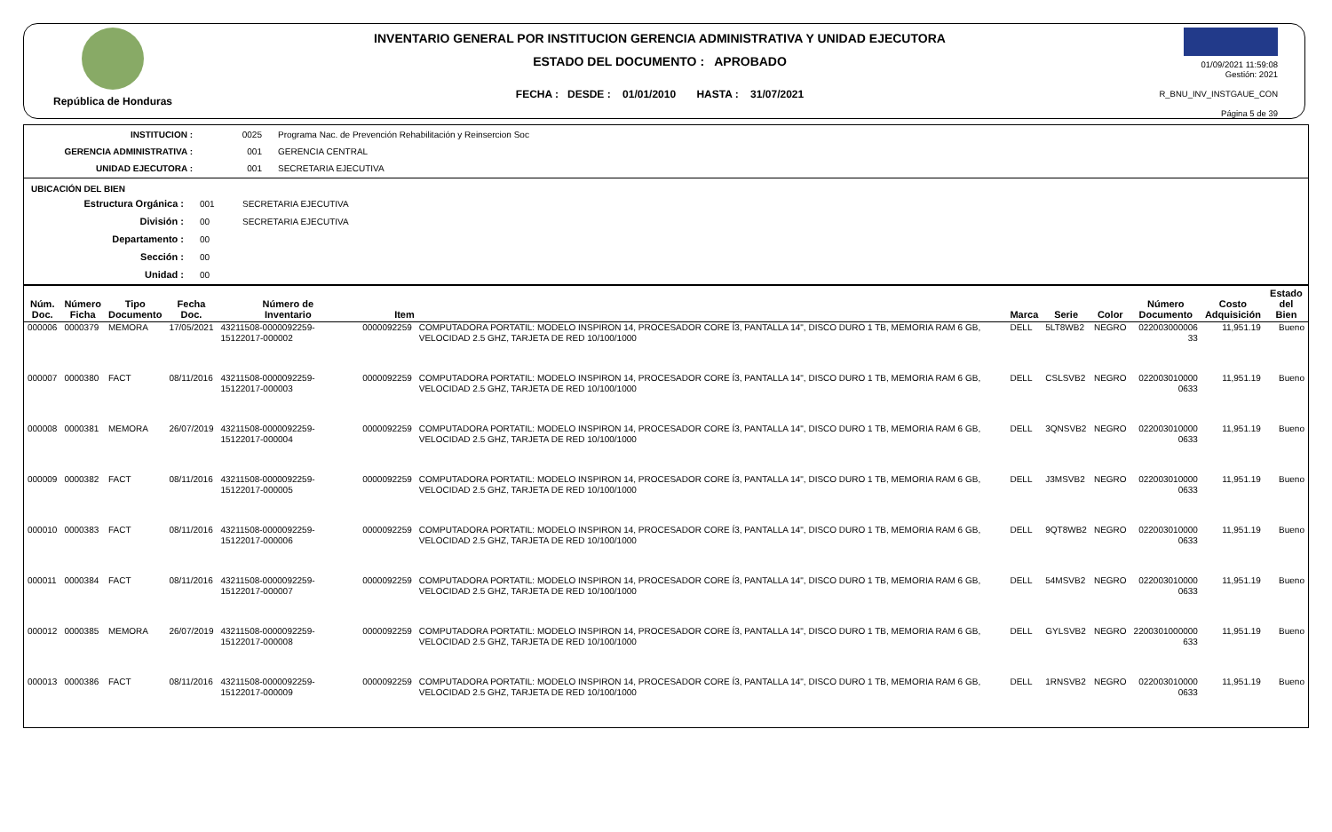República de Honduras
INVENTARIO GENERAL POR INSTITUCION GERENCIA ADMINISTRATIVA Y UNIDAD EJECUTORA
ESTADO DEL DOCUMENTO : APROBADO
FECHA : DESDE : 01/01/2010 HASTA : 31/07/2021
01/09/2021 11:59:08
Gestión: 2021
R_BNU_INV_INSTGAUE_CON
Página 5 de 39
| INSTITUCION : | 0025 | Programa Nac. de Prevención Rehabilitación y Reinsercion Soc |
| GERENCIA ADMINISTRATIVA : | 001 | GERENCIA CENTRAL |
| UNIDAD EJECUTORA : | 001 | SECRETARIA EJECUTIVA |
UBICACIÓN DEL BIEN
| Estructura Orgánica : | 001 | SECRETARIA EJECUTIVA |
| División : | 00 | SECRETARIA EJECUTIVA |
| Departamento : | 00 | |
| Sección : | 00 | |
| Unidad : | 00 | |
| Núm. Doc. | Número Ficha | Tipo Documento | Fecha Doc. | Número de Inventario | Item | | Marca | Serie | Color | Número Documento | Costo Adquisición | Estado del Bien |
| --- | --- | --- | --- | --- | --- | --- | --- | --- | --- | --- | --- | --- |
| 000006 | 0000379 | MEMORA | 17/05/2021 | 43211508-0000092259-15122017-000002 | 0000092259 | COMPUTADORA PORTATIL: MODELO INSPIRON 14, PROCESADOR CORE Í3, PANTALLA 14", DISCO DURO 1 TB, MEMORIA RAM 6 GB, VELOCIDAD 2.5 GHZ, TARJETA DE RED 10/100/1000 | DELL | 5LT8WB2 | NEGRO | 022003000006 33 | 11,951.19 | Bueno |
| 000007 | 0000380 | FACT | 08/11/2016 | 43211508-0000092259-15122017-000003 | 0000092259 | COMPUTADORA PORTATIL: MODELO INSPIRON 14, PROCESADOR CORE Í3, PANTALLA 14", DISCO DURO 1 TB, MEMORIA RAM 6 GB, VELOCIDAD 2.5 GHZ, TARJETA DE RED 10/100/1000 | DELL | CSLSVB2 | NEGRO | 022003010000 0633 | 11,951.19 | Bueno |
| 000008 | 0000381 | MEMORA | 26/07/2019 | 43211508-0000092259-15122017-000004 | 0000092259 | COMPUTADORA PORTATIL: MODELO INSPIRON 14, PROCESADOR CORE Í3, PANTALLA 14", DISCO DURO 1 TB, MEMORIA RAM 6 GB, VELOCIDAD 2.5 GHZ, TARJETA DE RED 10/100/1000 | DELL | 3QNSVB2 | NEGRO | 022003010000 0633 | 11,951.19 | Bueno |
| 000009 | 0000382 | FACT | 08/11/2016 | 43211508-0000092259-15122017-000005 | 0000092259 | COMPUTADORA PORTATIL: MODELO INSPIRON 14, PROCESADOR CORE Í3, PANTALLA 14", DISCO DURO 1 TB, MEMORIA RAM 6 GB, VELOCIDAD 2.5 GHZ, TARJETA DE RED 10/100/1000 | DELL | J3MSVB2 | NEGRO | 022003010000 0633 | 11,951.19 | Bueno |
| 000010 | 0000383 | FACT | 08/11/2016 | 43211508-0000092259-15122017-000006 | 0000092259 | COMPUTADORA PORTATIL: MODELO INSPIRON 14, PROCESADOR CORE Í3, PANTALLA 14", DISCO DURO 1 TB, MEMORIA RAM 6 GB, VELOCIDAD 2.5 GHZ, TARJETA DE RED 10/100/1000 | DELL | 9QT8WB2 | NEGRO | 022003010000 0633 | 11,951.19 | Bueno |
| 000011 | 0000384 | FACT | 08/11/2016 | 43211508-0000092259-15122017-000007 | 0000092259 | COMPUTADORA PORTATIL: MODELO INSPIRON 14, PROCESADOR CORE Í3, PANTALLA 14", DISCO DURO 1 TB, MEMORIA RAM 6 GB, VELOCIDAD 2.5 GHZ, TARJETA DE RED 10/100/1000 | DELL | 54MSVB2 | NEGRO | 022003010000 0633 | 11,951.19 | Bueno |
| 000012 | 0000385 | MEMORA | 26/07/2019 | 43211508-0000092259-15122017-000008 | 0000092259 | COMPUTADORA PORTATIL: MODELO INSPIRON 14, PROCESADOR CORE Í3, PANTALLA 14", DISCO DURO 1 TB, MEMORIA RAM 6 GB, VELOCIDAD 2.5 GHZ, TARJETA DE RED 10/100/1000 | DELL | GYLSVB2 | NEGRO | 2200301000000 633 | 11,951.19 | Bueno |
| 000013 | 0000386 | FACT | 08/11/2016 | 43211508-0000092259-15122017-000009 | 0000092259 | COMPUTADORA PORTATIL: MODELO INSPIRON 14, PROCESADOR CORE Í3, PANTALLA 14", DISCO DURO 1 TB, MEMORIA RAM 6 GB, VELOCIDAD 2.5 GHZ, TARJETA DE RED 10/100/1000 | DELL | 1RNSVB2 | NEGRO | 022003010000 0633 | 11,951.19 | Bueno |